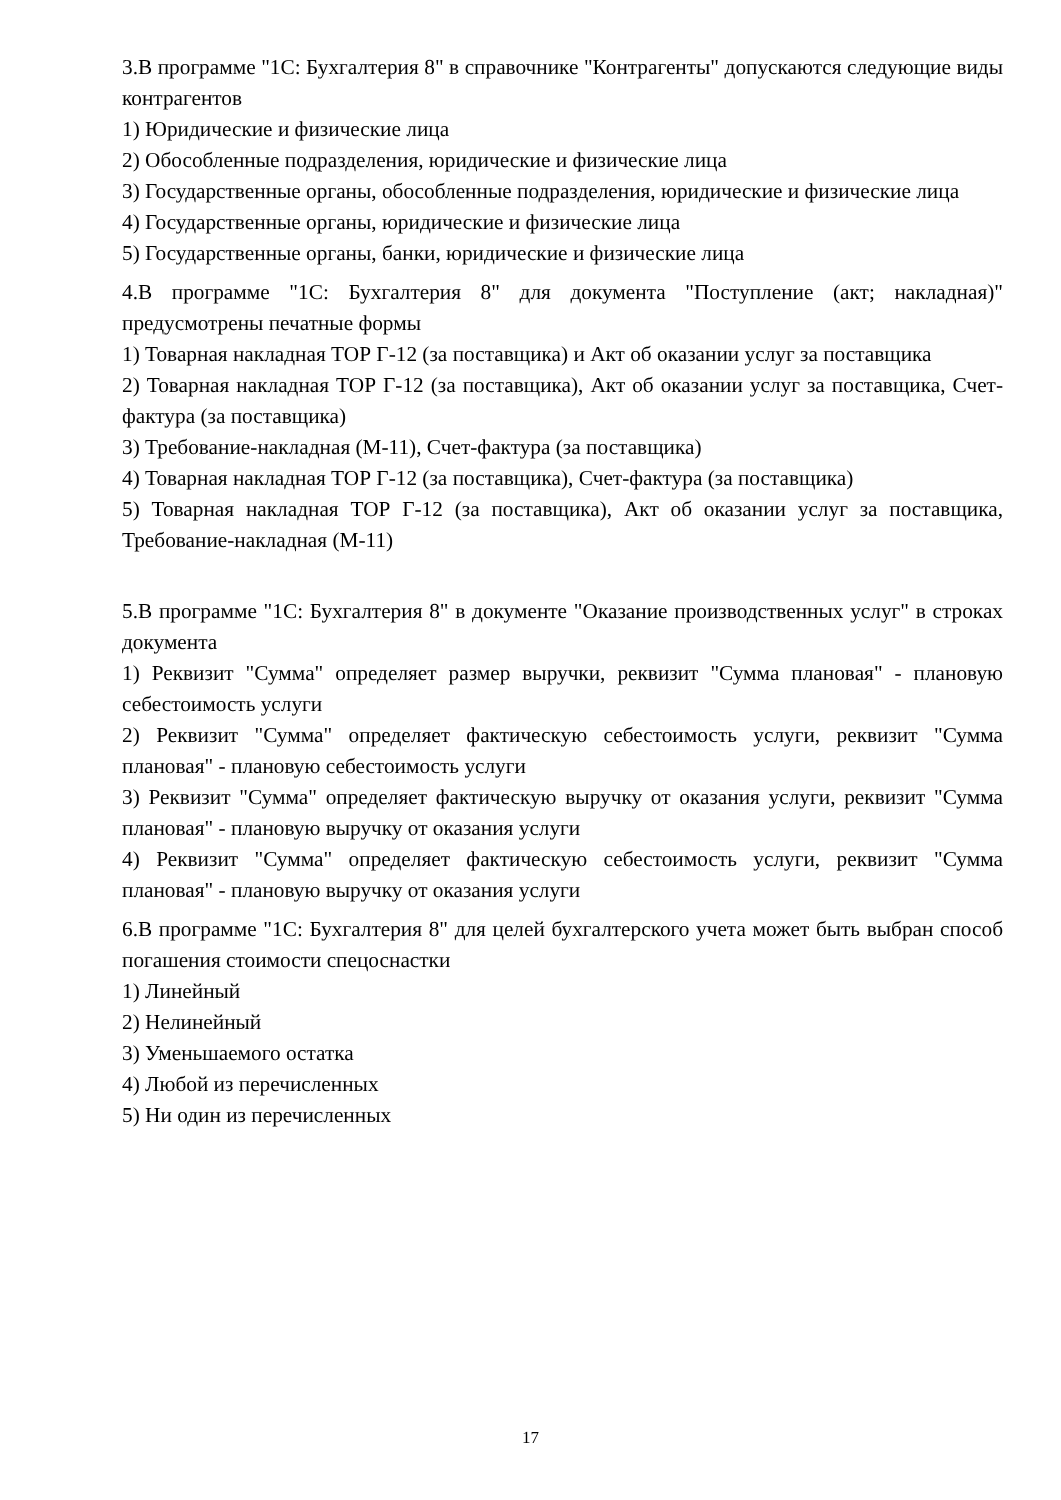3.В программе "1С: Бухгалтерия 8" в справочнике "Контрагенты" допускаются следующие виды контрагентов
1) Юридические и физические лица
2) Обособленные подразделения, юридические и физические лица
3) Государственные органы, обособленные подразделения, юридические и физические лица
4) Государственные органы, юридические и физические лица
5) Государственные органы, банки, юридические и физические лица
4.В программе "1С: Бухгалтерия 8" для документа "Поступление (акт; накладная)" предусмотрены печатные формы
1) Товарная накладная ТОР Г-12 (за поставщика) и Акт об оказании услуг за поставщика
2) Товарная накладная ТОР Г-12 (за поставщика), Акт об оказании услуг за поставщика, Счет-фактура (за поставщика)
3) Требование-накладная (М-11), Счет-фактура (за поставщика)
4) Товарная накладная ТОР Г-12 (за поставщика), Счет-фактура (за поставщика)
5) Товарная накладная ТОР Г-12 (за поставщика), Акт об оказании услуг за поставщика, Требование-накладная (М-11)
5.В программе "1С: Бухгалтерия 8" в документе "Оказание производственных услуг" в строках документа
1) Реквизит "Сумма" определяет размер выручки, реквизит "Сумма плановая" - плановую себестоимость услуги
2) Реквизит "Сумма" определяет фактическую себестоимость услуги, реквизит "Сумма плановая" - плановую себестоимость услуги
3) Реквизит "Сумма" определяет фактическую выручку от оказания услуги, реквизит "Сумма плановая" - плановую выручку от оказания услуги
4) Реквизит "Сумма" определяет фактическую себестоимость услуги, реквизит "Сумма плановая" - плановую выручку от оказания услуги
6.В программе "1С: Бухгалтерия 8" для целей бухгалтерского учета может быть выбран способ погашения стоимости спецоснастки
1) Линейный
2) Нелинейный
3) Уменьшаемого остатка
4) Любой из перечисленных
5) Ни один из перечисленных
17